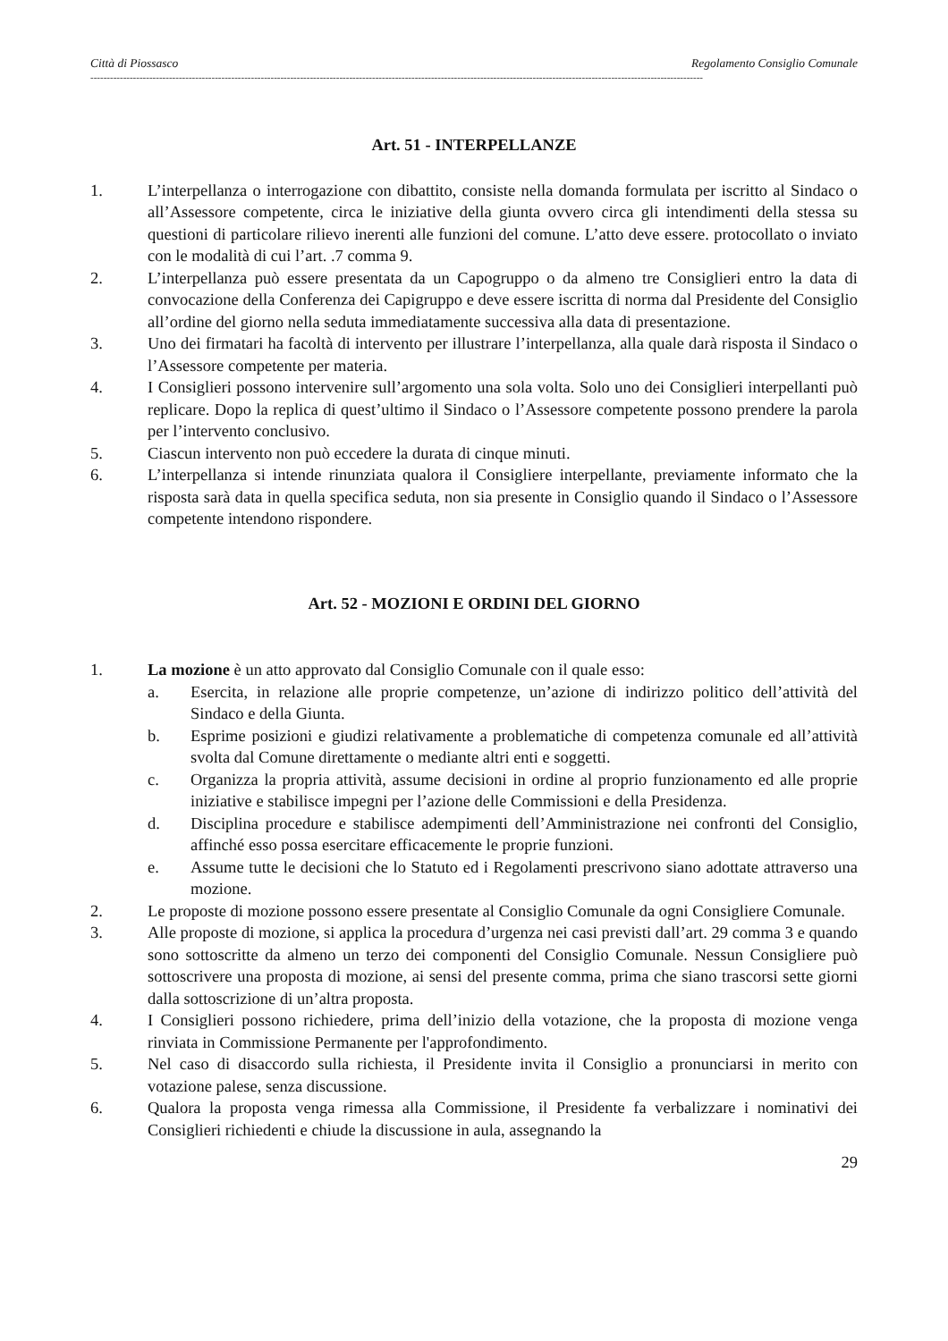Città di Piossasco Regolamento Consiglio Comunale
-------------------------------------------------------------------------------------------------------------------------------------------------------------------------------------------
Art. 51 - INTERPELLANZE
1. L’interpellanza o interrogazione con dibattito, consiste nella domanda formulata per iscritto al Sindaco o all’Assessore competente, circa le iniziative della giunta ovvero circa gli intendimenti della stessa su questioni di particolare rilievo inerenti alle funzioni del comune. L’atto deve essere. protocollato o inviato con le modalità di cui l’art. .7 comma 9.
2. L’interpellanza può essere presentata da un Capogruppo o da almeno tre Consiglieri entro la data di convocazione della Conferenza dei Capigruppo e deve essere iscritta di norma dal Presidente del Consiglio all’ordine del giorno nella seduta immediatamente successiva alla data di presentazione.
3. Uno dei firmatari ha facoltà di intervento per illustrare l’interpellanza, alla quale darà risposta il Sindaco o l’Assessore competente per materia.
4. I Consiglieri possono intervenire sull’argomento una sola volta. Solo uno dei Consiglieri interpellanti può replicare. Dopo la replica di quest’ultimo il Sindaco o l’Assessore competente possono prendere la parola per l’intervento conclusivo.
5. Ciascun intervento non può eccedere la durata di cinque minuti.
6. L’interpellanza si intende rinunziata qualora il Consigliere interpellante, previamente informato che la risposta sarà data in quella specifica seduta, non sia presente in Consiglio quando il Sindaco o l’Assessore competente intendono rispondere.
Art. 52 - MOZIONI E ORDINI DEL GIORNO
1. La mozione è un atto approvato dal Consiglio Comunale con il quale esso:
a. Esercita, in relazione alle proprie competenze, un’azione di indirizzo politico dell’attività del Sindaco e della Giunta.
b. Esprime posizioni e giudizi relativamente a problematiche di competenza comunale ed all’attività svolta dal Comune direttamente o mediante altri enti e soggetti.
c. Organizza la propria attività, assume decisioni in ordine al proprio funzionamento ed alle proprie iniziative e stabilisce impegni per l’azione delle Commissioni e della Presidenza.
d. Disciplina procedure e stabilisce adempimenti dell’Amministrazione nei confronti del Consiglio, affinché esso possa esercitare efficacemente le proprie funzioni.
e. Assume tutte le decisioni che lo Statuto ed i Regolamenti prescrivono siano adottate attraverso una mozione.
2. Le proposte di mozione possono essere presentate al Consiglio Comunale da ogni Consigliere Comunale.
3. Alle proposte di mozione, si applica la procedura d’urgenza nei casi previsti dall’art. 29 comma 3 e quando sono sottoscritte da almeno un terzo dei componenti del Consiglio Comunale. Nessun Consigliere può sottoscrivere una proposta di mozione, ai sensi del presente comma, prima che siano trascorsi sette giorni dalla sottoscrizione di un’altra proposta.
4. I Consiglieri possono richiedere, prima dell’inizio della votazione, che la proposta di mozione venga rinviata in Commissione Permanente per l'approfondimento.
5. Nel caso di disaccordo sulla richiesta, il Presidente invita il Consiglio a pronunciarsi in merito con votazione palese, senza discussione.
6. Qualora la proposta venga rimessa alla Commissione, il Presidente fa verbalizzare i nominativi dei Consiglieri richiedenti e chiude la discussione in aula, assegnando la
29